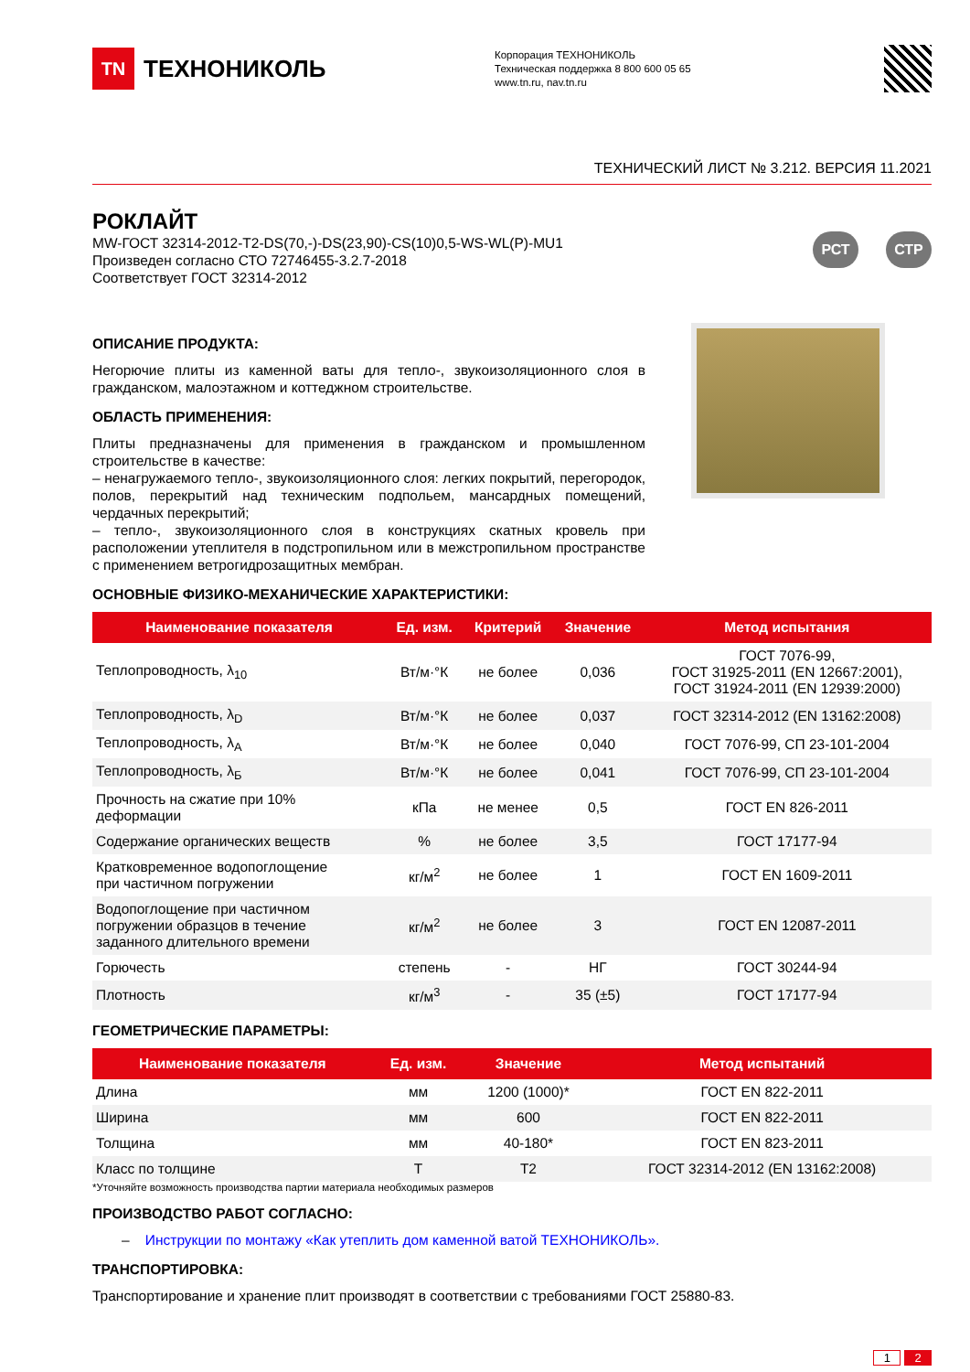TN
ТЕХНОНИКОЛЬ
Корпорация ТЕХНОНИКОЛЬ
Техническая поддержка 8 800 600 05 65
www.tn.ru, nav.tn.ru
ТЕХНИЧЕСКИЙ ЛИСТ № 3.212. ВЕРСИЯ 11.2021
РОКЛАЙТ
MW-ГОСТ 32314-2012-T2-DS(70,-)-DS(23,90)-CS(10)0,5-WS-WL(P)-MU1
Произведен согласно СТО 72746455-3.2.7-2018
Соответствует ГОСТ 32314-2012
РСТ СТР
ОПИСАНИЕ ПРОДУКТА:
Негорючие плиты из каменной ваты для тепло-, звукоизоляционного слоя в гражданском, малоэтажном и коттеджном строительстве.
ОБЛАСТЬ ПРИМЕНЕНИЯ:
Плиты предназначены для применения в гражданском и промышленном строительстве в качестве:
– ненагружаемого тепло-, звукоизоляционного слоя: легких покрытий, перегородок, полов, перекрытий над техническим подпольем, мансардных помещений, чердачных перекрытий;
– тепло-, звукоизоляционного слоя в конструкциях скатных кровель при расположении утеплителя в подстропильном или в межстропильном пространстве с применением ветрогидрозащитных мембран.
ОСНОВНЫЕ ФИЗИКО-МЕХАНИЧЕСКИЕ ХАРАКТЕРИСТИКИ:
| Наименование показателя | Ед. изм. | Критерий | Значение | Метод испытания |
| --- | --- | --- | --- | --- |
| Теплопроводность, λ<sub>10</sub> | Вт/м·°К | не более | 0,036 | ГОСТ 7076-99, ГОСТ 31925-2011 (EN 12667:2001), ГОСТ 31924-2011 (EN 12939:2000) |
| Теплопроводность, λ<sub>D</sub> | Вт/м·°К | не более | 0,037 | ГОСТ 32314-2012 (EN 13162:2008) |
| Теплопроводность, λ<sub>А</sub> | Вт/м·°К | не более | 0,040 | ГОСТ 7076-99, СП 23-101-2004 |
| Теплопроводность, λ<sub>Б</sub> | Вт/м·°К | не более | 0,041 | ГОСТ 7076-99, СП 23-101-2004 |
| Прочность на сжатие при 10% деформации | кПа | не менее | 0,5 | ГОСТ EN 826-2011 |
| Содержание органических веществ | % | не более | 3,5 | ГОСТ 17177-94 |
| Кратковременное водопоглощение при частичном погружении | кг/м<sup>2</sup> | не более | 1 | ГОСТ EN 1609-2011 |
| Водопоглощение при частичном погружении образцов в течение заданного длительного времени | кг/м<sup>2</sup> | не более | 3 | ГОСТ EN 12087-2011 |
| Горючесть | степень | - | НГ | ГОСТ 30244-94 |
| Плотность | кг/м<sup>3</sup> | - | 35 (±5) | ГОСТ 17177-94 |
ГЕОМЕТРИЧЕСКИЕ ПАРАМЕТРЫ:
| Наименование показателя | Ед. изм. | Значение | Метод испытаний |
| --- | --- | --- | --- |
| Длина | мм | 1200 (1000)* | ГОСТ EN 822-2011 |
| Ширина | мм | 600 | ГОСТ EN 822-2011 |
| Толщина | мм | 40-180* | ГОСТ EN 823-2011 |
| Класс по толщине | Т | Т2 | ГОСТ 32314-2012 (EN 13162:2008) |
*Уточняйте возможность производства партии материала необходимых размеров
ПРОИЗВОДСТВО РАБОТ СОГЛАСНО:
– Инструкции по монтажу «Как утеплить дом каменной ватой ТЕХНОНИКОЛЬ».
ТРАНСПОРТИРОВКА:
Транспортирование и хранение плит производят в соответствии с требованиями ГОСТ 25880-83.
1 2